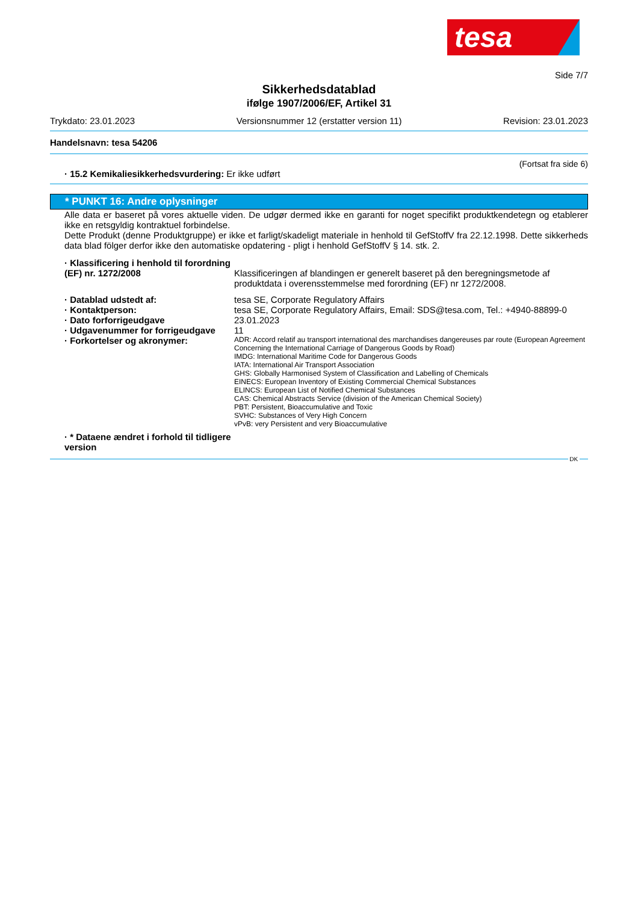tesa
Side 7/7
Sikkerhedsdatablad
ifølge 1907/2006/EF, Artikel 31
Trykdato: 23.01.2023 Versionsnummer 12 (erstatter version 11) Revision: 23.01.2023
Handelsnavn: tesa 54206
(Fortsat fra side 6)
· 15.2 Kemikaliesikkerhedsvurdering:
Er ikke udført
* PUNKT 16: Andre oplysninger
Alle data er baseret på vores aktuelle viden. De udgør dermed ikke en garanti for noget specifikt produktkendetegn og etablerer ikke en retsgyldig kontraktuel forbindelse.
Dette Produkt (denne Produktgruppe) er ikke et farligt/skadeligt materiale in henhold til GefStoffV fra 22.12.1998. Dette sikkerheds data blad fölger derfor ikke den automatiske opdatering - pligt i henhold GefStoffV § 14. stk. 2.
· Klassificering i henhold til forordning (EF) nr. 1272/2008
Klassificeringen af blandingen er generelt baseret på den beregningsmetode af produktdata i overensstemmelse med forordning (EF) nr 1272/2008.
· Datablad udstedt af: tesa SE, Corporate Regulatory Affairs
· Kontaktperson: tesa SE, Corporate Regulatory Affairs, Email: SDS@tesa.com, Tel.: +4940-88899-0
· Dato forforrigeudgave 23.01.2023
· Udgavenummer for forrigeudgave
11
· Forkortelser og akronymer:
ADR: Accord relatif au transport international des marchandises dangereuses par route (European Agreement Concerning the International Carriage of Dangerous Goods by Road)
IMDG: International Maritime Code for Dangerous Goods
IATA: International Air Transport Association
GHS: Globally Harmonised System of Classification and Labelling of Chemicals
EINECS: European Inventory of Existing Commercial Chemical Substances
ELINCS: European List of Notified Chemical Substances
CAS: Chemical Abstracts Service (division of the American Chemical Society)
PBT: Persistent, Bioaccumulative and Toxic
SVHC: Substances of Very High Concern
vPvB: very Persistent and very Bioaccumulative
· * Dataene ændret i forhold til tidligere version
DK